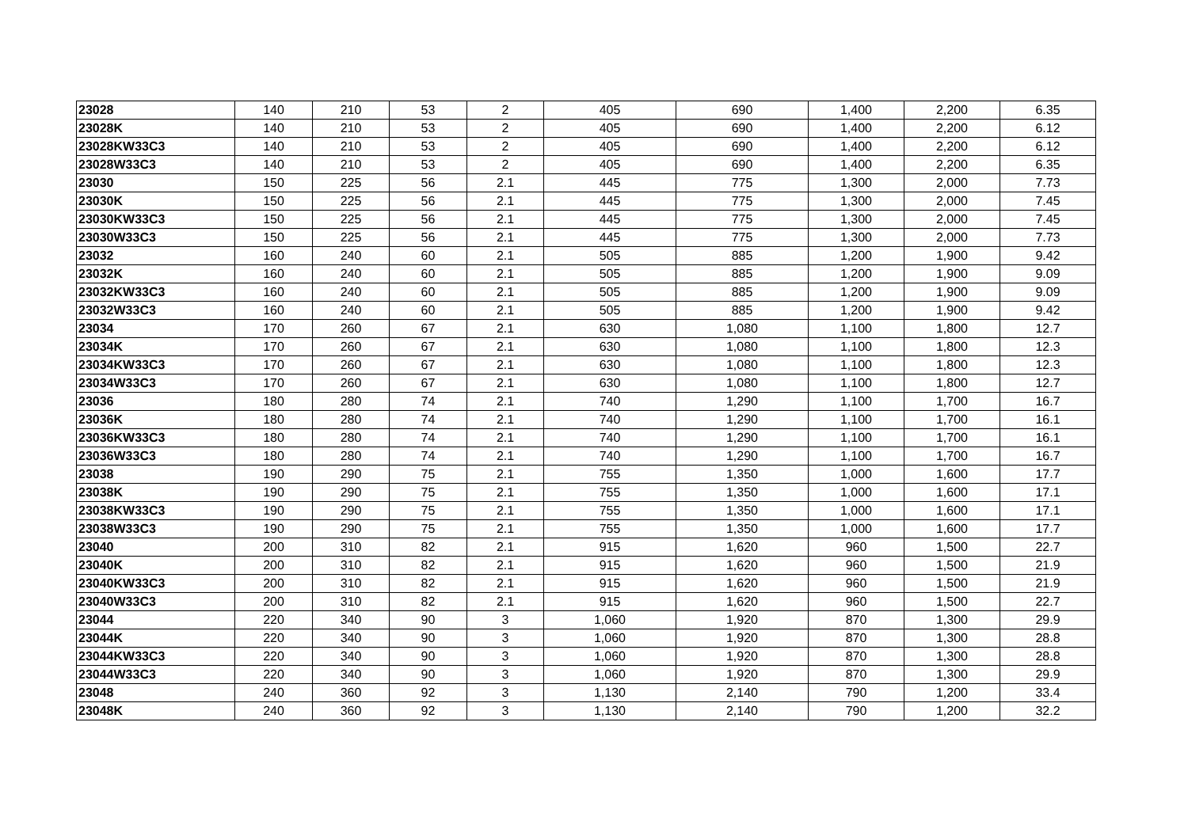| 23028 | 140 | 210 | 53 | 2 | 405 | 690 | 1,400 | 2,200 | 6.35 |
| 23028K | 140 | 210 | 53 | 2 | 405 | 690 | 1,400 | 2,200 | 6.12 |
| 23028KW33C3 | 140 | 210 | 53 | 2 | 405 | 690 | 1,400 | 2,200 | 6.12 |
| 23028W33C3 | 140 | 210 | 53 | 2 | 405 | 690 | 1,400 | 2,200 | 6.35 |
| 23030 | 150 | 225 | 56 | 2.1 | 445 | 775 | 1,300 | 2,000 | 7.73 |
| 23030K | 150 | 225 | 56 | 2.1 | 445 | 775 | 1,300 | 2,000 | 7.45 |
| 23030KW33C3 | 150 | 225 | 56 | 2.1 | 445 | 775 | 1,300 | 2,000 | 7.45 |
| 23030W33C3 | 150 | 225 | 56 | 2.1 | 445 | 775 | 1,300 | 2,000 | 7.73 |
| 23032 | 160 | 240 | 60 | 2.1 | 505 | 885 | 1,200 | 1,900 | 9.42 |
| 23032K | 160 | 240 | 60 | 2.1 | 505 | 885 | 1,200 | 1,900 | 9.09 |
| 23032KW33C3 | 160 | 240 | 60 | 2.1 | 505 | 885 | 1,200 | 1,900 | 9.09 |
| 23032W33C3 | 160 | 240 | 60 | 2.1 | 505 | 885 | 1,200 | 1,900 | 9.42 |
| 23034 | 170 | 260 | 67 | 2.1 | 630 | 1,080 | 1,100 | 1,800 | 12.7 |
| 23034K | 170 | 260 | 67 | 2.1 | 630 | 1,080 | 1,100 | 1,800 | 12.3 |
| 23034KW33C3 | 170 | 260 | 67 | 2.1 | 630 | 1,080 | 1,100 | 1,800 | 12.3 |
| 23034W33C3 | 170 | 260 | 67 | 2.1 | 630 | 1,080 | 1,100 | 1,800 | 12.7 |
| 23036 | 180 | 280 | 74 | 2.1 | 740 | 1,290 | 1,100 | 1,700 | 16.7 |
| 23036K | 180 | 280 | 74 | 2.1 | 740 | 1,290 | 1,100 | 1,700 | 16.1 |
| 23036KW33C3 | 180 | 280 | 74 | 2.1 | 740 | 1,290 | 1,100 | 1,700 | 16.1 |
| 23036W33C3 | 180 | 280 | 74 | 2.1 | 740 | 1,290 | 1,100 | 1,700 | 16.7 |
| 23038 | 190 | 290 | 75 | 2.1 | 755 | 1,350 | 1,000 | 1,600 | 17.7 |
| 23038K | 190 | 290 | 75 | 2.1 | 755 | 1,350 | 1,000 | 1,600 | 17.1 |
| 23038KW33C3 | 190 | 290 | 75 | 2.1 | 755 | 1,350 | 1,000 | 1,600 | 17.1 |
| 23038W33C3 | 190 | 290 | 75 | 2.1 | 755 | 1,350 | 1,000 | 1,600 | 17.7 |
| 23040 | 200 | 310 | 82 | 2.1 | 915 | 1,620 | 960 | 1,500 | 22.7 |
| 23040K | 200 | 310 | 82 | 2.1 | 915 | 1,620 | 960 | 1,500 | 21.9 |
| 23040KW33C3 | 200 | 310 | 82 | 2.1 | 915 | 1,620 | 960 | 1,500 | 21.9 |
| 23040W33C3 | 200 | 310 | 82 | 2.1 | 915 | 1,620 | 960 | 1,500 | 22.7 |
| 23044 | 220 | 340 | 90 | 3 | 1,060 | 1,920 | 870 | 1,300 | 29.9 |
| 23044K | 220 | 340 | 90 | 3 | 1,060 | 1,920 | 870 | 1,300 | 28.8 |
| 23044KW33C3 | 220 | 340 | 90 | 3 | 1,060 | 1,920 | 870 | 1,300 | 28.8 |
| 23044W33C3 | 220 | 340 | 90 | 3 | 1,060 | 1,920 | 870 | 1,300 | 29.9 |
| 23048 | 240 | 360 | 92 | 3 | 1,130 | 2,140 | 790 | 1,200 | 33.4 |
| 23048K | 240 | 360 | 92 | 3 | 1,130 | 2,140 | 790 | 1,200 | 32.2 |